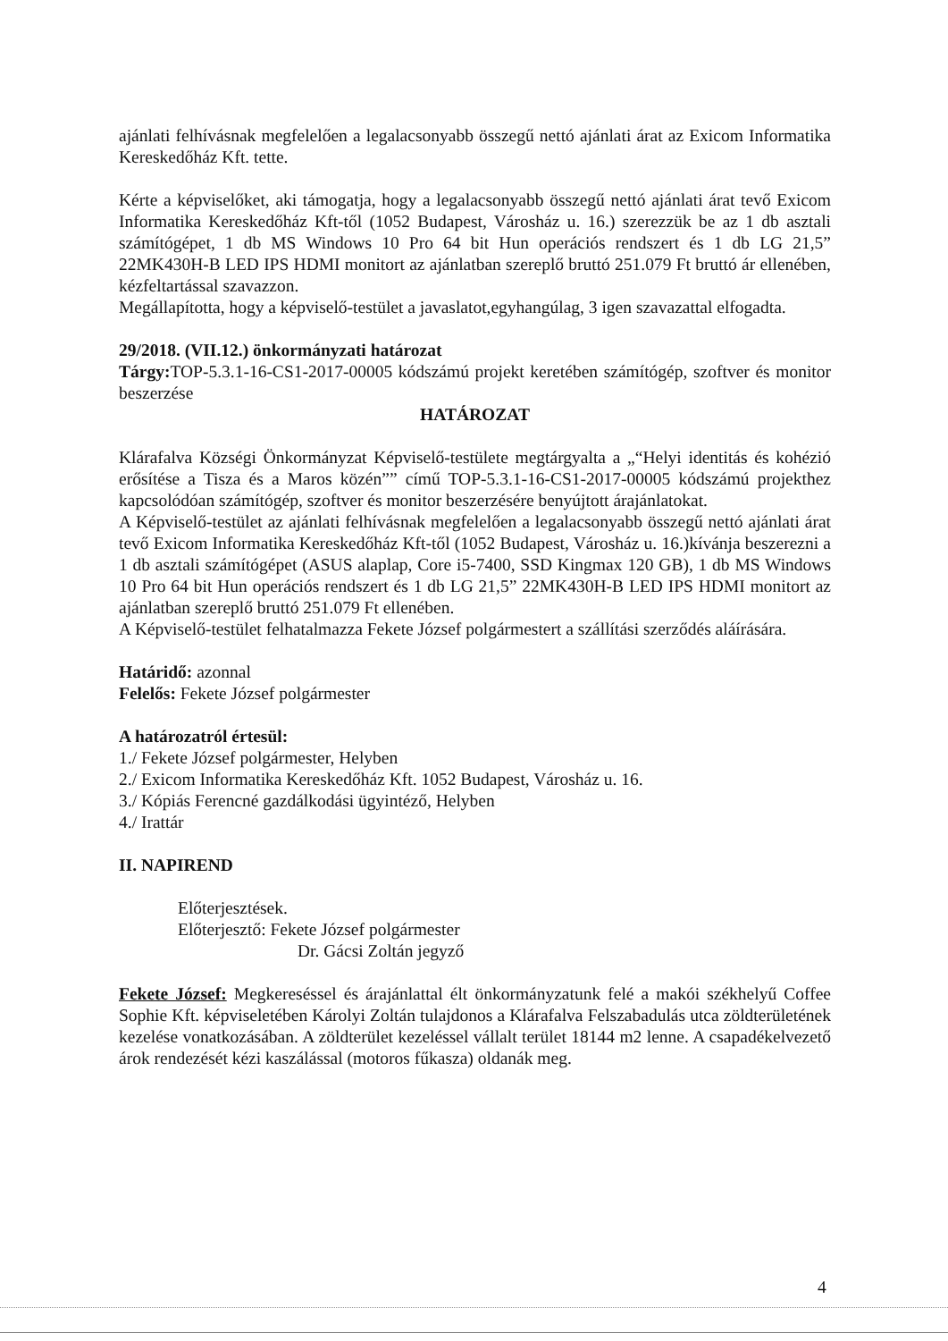ajánlati felhívásnak megfelelően a legalacsonyabb összegű nettó ajánlati árat az Exicom Informatika Kereskedőház Kft. tette.
Kérte a képviselőket, aki támogatja, hogy a legalacsonyabb összegű nettó ajánlati árat tevő Exicom Informatika Kereskedőház Kft-től (1052 Budapest, Városház u. 16.) szerezzük be az 1 db asztali számítógépet, 1 db MS Windows 10 Pro 64 bit Hun operációs rendszert és 1 db LG 21,5” 22MK430H-B LED IPS HDMI monitort az ajánlatban szereplő bruttó 251.079 Ft bruttó ár ellenében, kézfeltartással szavazzon.
Megállapította, hogy a képviselő-testület a javaslatot,egyhangúlag, 3 igen szavazattal elfogadta.
29/2018. (VII.12.) önkormányzati határozat
Tárgy: TOP-5.3.1-16-CS1-2017-00005 kódszámú projekt keretében számítógép, szoftver és monitor beszerzése
HATÁROZAT
Klárafalva Községi Önkormányzat Képviselő-testülete megtárgyalta a „“Helyi identitás és kohézió erősítése a Tisza és a Maros közén”” című TOP-5.3.1-16-CS1-2017-00005 kódszámú projekthez kapcsolódóan számítógép, szoftver és monitor beszerzésére benyújtott árajánlatokat.
A Képviselő-testület az ajánlati felhívásnak megfelelően a legalacsonyabb összegű nettó ajánlati árat tevő Exicom Informatika Kereskedőház Kft-től (1052 Budapest, Városház u. 16.)kívánja beszerezni a 1 db asztali számítógépet (ASUS alaplap, Core i5-7400, SSD Kingmax 120 GB), 1 db MS Windows 10 Pro 64 bit Hun operációs rendszert és 1 db LG 21,5” 22MK430H-B LED IPS HDMI monitort az ajánlatban szereplő bruttó 251.079 Ft ellenében.
A Képviselő-testület felhatalmazza Fekete József polgármestert a szállítási szerződés aláírására.
Határidő: azonnal
Felelős: Fekete József polgármester
A határozatról értesül:
1./ Fekete József polgármester, Helyben
2./ Exicom Informatika Kereskedőház Kft. 1052 Budapest, Városház u. 16.
3./ Kópiás Ferencné gazdálkodási ügyintéző, Helyben
4./ Irattár
II. NAPIREND
Előterjesztések.
Előterjesztő: Fekete József polgármester
Dr. Gácsi Zoltán jegyző
Fekete József: Megkereséssel és árajánlattal élt önkormányzatunk felé a makói székhelyű Coffee Sophie Kft. képviseletében Károlyi Zoltán tulajdonos a Klárafalva Felszabadulás utca zöldterületének kezelése vonatkozásában. A zöldterület kezeléssel vállalt terület 18144 m2 lenne. A csapadékelvezető árok rendezését kézi kaszálással (motoros fűkasza) oldanák meg.
4